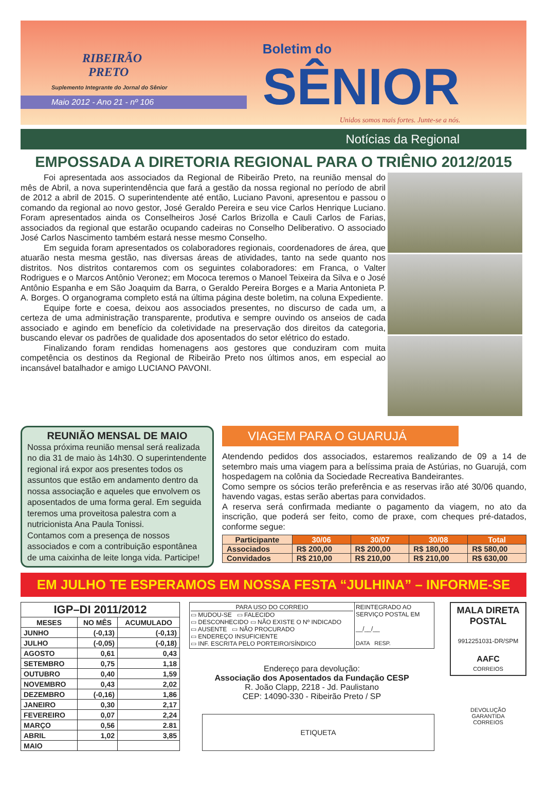RIBEIRÃO
PRETO
Suplemento Integrante do Jornal do Sênior
Maio 2012 - Ano 21 - nº 106
Boletim do SÊNIOR
Unidos somos mais fortes. Junte-se a nós.
Notícias da Regional
EMPOSSADA A DIRETORIA REGIONAL PARA O TRIÊNIO 2012/2015
Foi apresentada aos associados da Regional de Ribeirão Preto, na reunião mensal do mês de Abril, a nova superintendência que fará a gestão da nossa regional no período de abril de 2012 a abril de 2015. O superintendente até então, Luciano Pavoni, apresentou e passou o comando da regional ao novo gestor, José Geraldo Pereira e seu vice Carlos Henrique Luciano. Foram apresentados ainda os Conselheiros José Carlos Brizolla e Cauli Carlos de Farias, associados da regional que estarão ocupando cadeiras no Conselho Deliberativo. O associado José Carlos Nascimento também estará nesse mesmo Conselho.
Em seguida foram apresentados os colaboradores regionais, coordenadores de área, que atuarão nesta mesma gestão, nas diversas áreas de atividades, tanto na sede quanto nos distritos. Nos distritos contaremos com os seguintes colaboradores: em Franca, o Valter Rodrigues e o Marcos Antônio Veronez; em Mococa teremos o Manoel Teixeira da Silva e o José Antônio Espanha e em São Joaquim da Barra, o Geraldo Pereira Borges e a Maria Antonieta P. A. Borges. O organograma completo está na última página deste boletim, na coluna Expediente.
Equipe forte e coesa, deixou aos associados presentes, no discurso de cada um, a certeza de uma administração transparente, produtiva e sempre ouvindo os anseios de cada associado e agindo em benefício da coletividade na preservação dos direitos da categoria, buscando elevar os padrões de qualidade dos aposentados do setor elétrico do estado.
Finalizando foram rendidas homenagens aos gestores que conduziram com muita competência os destinos da Regional de Ribeirão Preto nos últimos anos, em especial ao incansável batalhador e amigo LUCIANO PAVONI.
REUNIÃO MENSAL DE MAIO
Nossa próxima reunião mensal será realizada no dia 31 de maio às 14h30. O superintendente regional irá expor aos presentes todos os assuntos que estão em andamento dentro da nossa associação e aqueles que envolvem os aposentados de uma forma geral. Em seguida teremos uma proveitosa palestra com a nutricionista Ana Paula Tonissi.
Contamos com a presença de nossos associados e com a contribuição espontânea de uma caixinha de leite longa vida. Participe!
VIAGEM PARA O GUARUJÁ
Atendendo pedidos dos associados, estaremos realizando de 09 a 14 de setembro mais uma viagem para a belíssima praia de Astúrias, no Guarujá, com hospedagem na colônia da Sociedade Recreativa Bandeirantes.
Como sempre os sócios terão preferência e as reservas irão até 30/06 quando, havendo vagas, estas serão abertas para convidados.
A reserva será confirmada mediante o pagamento da viagem, no ato da inscrição, que poderá ser feito, como de praxe, com cheques pré-datados, conforme segue:
| Participante | 30/06 | 30/07 | 30/08 | Total |
| --- | --- | --- | --- | --- |
| Associados | R$ 200,00 | R$ 200,00 | R$ 180,00 | R$ 580,00 |
| Convidados | R$ 210,00 | R$ 210,00 | R$ 210,00 | R$ 630,00 |
EM JULHO TE ESPERAMOS EM NOSSA FESTA “JULHINA” – INFORME-SE
| IGP–DI 2011/2012 | | |
| --- | --- | --- |
| MESES | NO MÊS | ACUMULADO |
| JUNHO | (-0,13) | (-0,13) |
| JULHO | (-0,05) | (-0,18) |
| AGOSTO | 0,61 | 0,43 |
| SETEMBRO | 0,75 | 1,18 |
| OUTUBRO | 0,40 | 1,59 |
| NOVEMBRO | 0,43 | 2,02 |
| DEZEMBRO | (-0,16) | 1,86 |
| JANEIRO | 0,30 | 2,17 |
| FEVEREIRO | 0,07 | 2,24 |
| MARÇO | 0,56 | 2.81 |
| ABRIL | 1,02 | 3,85 |
| MAIO | | |
PARA USO DO CORREIO
▭ MUDOU-SE ▭ FALECIDO
▭ DESCONHECIDO ▭ NÃO EXISTE O Nº INDICADO
▭ AUSENTE ▭ NÃO PROCURADO
▭ ENDEREÇO INSUFICIENTE
▭ INF. ESCRITA PELO PORTEIRO/SÍNDICO
REINTEGRADO AO SERVIÇO POSTAL EM
__/__/__
DATA RESP.
Endereço para devolução:
Associação dos Aposentados da Fundação CESP
R. João Clapp, 2218 - Jd. Paulistano
CEP: 14090-330 - Ribeirão Preto / SP
ETIQUETA
MALA DIRETA POSTAL
9912251031-DR/SPM
AAFC
CORREIOS
DEVOLUÇÃO
GARANTIDA
CORREIOS